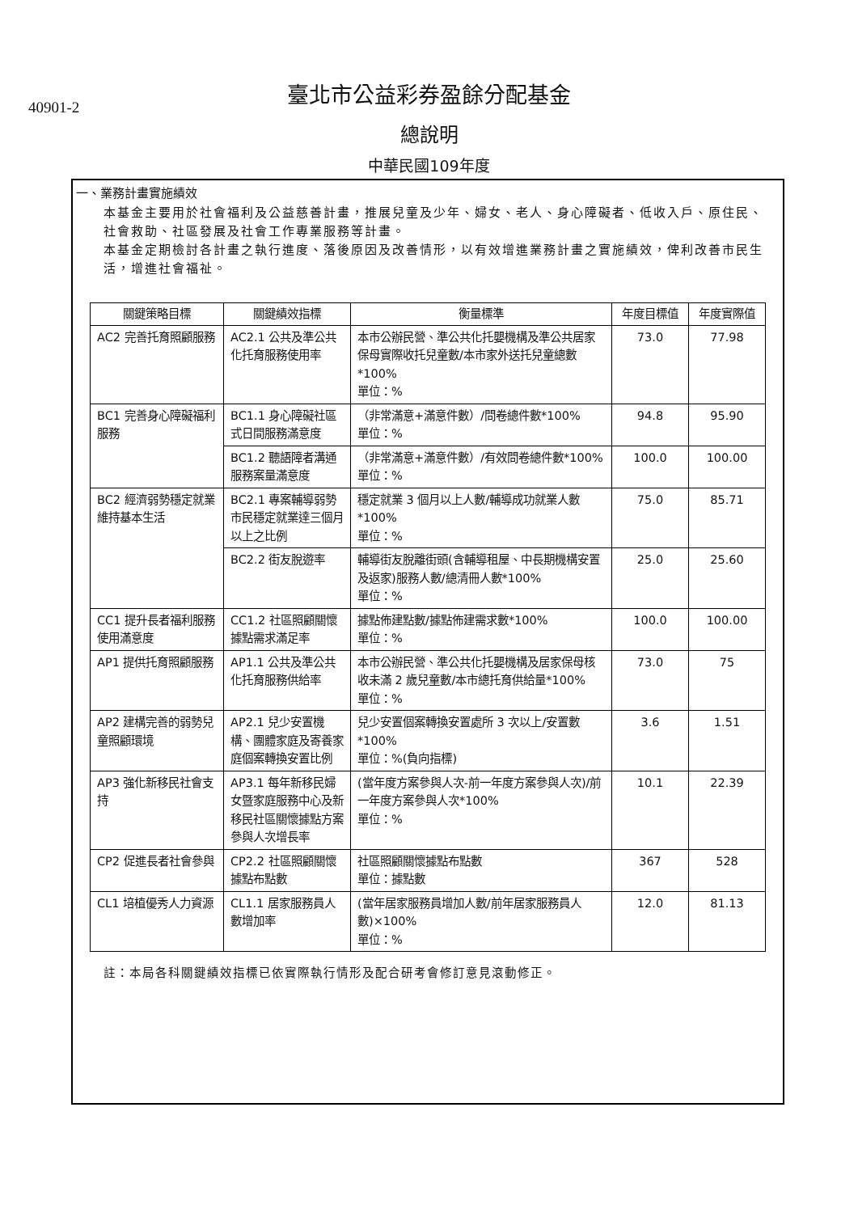40901-2
臺北市公益彩券盈餘分配基金
總說明
中華民國109年度
一、業務計畫實施績效
本基金主要用於社會福利及公益慈善計畫，推展兒童及少年、婦女、老人、身心障礙者、低收入戶、原住民、社會救助、社區發展及社會工作專業服務等計畫。
本基金定期檢討各計畫之執行進度、落後原因及改善情形，以有效增進業務計畫之實施績效，俾利改善市民生活，增進社會福祉。
| 關鍵策略目標 | 關鍵績效指標 | 衡量標準 | 年度目標值 | 年度實際值 |
| --- | --- | --- | --- | --- |
| AC2 完善托育照顧服務 | AC2.1 公共及準公共化托育服務使用率 | 本市公辦民營、準公共化托嬰機構及準公共居家保母實際收托兒童數/本市家外送托兒童總數*100% 單位：% | 73.0 | 77.98 |
| BC1 完善身心障礙福利服務 | BC1.1 身心障礙社區式日間服務滿意度 | （非常滿意+滿意件數）/問卷總件數*100% 單位：% | 94.8 | 95.90 |
| | BC1.2 聽語障者溝通服務案量滿意度 | （非常滿意+滿意件數）/有效問卷總件數*100% 單位：% | 100.0 | 100.00 |
| BC2 經濟弱勢穩定就業維持基本生活 | BC2.1 專案輔導弱勢市民穩定就業達三個月以上之比例 | 穩定就業 3 個月以上人數/輔導成功就業人數*100% 單位：% | 75.0 | 85.71 |
| | BC2.2 街友脫遊率 | 輔導街友脫離街頭(含輔導租屋、中長期機構安置及返家)服務人數/總清冊人數*100% 單位：% | 25.0 | 25.60 |
| CC1 提升長者福利服務使用滿意度 | CC1.2 社區照顧關懷據點需求滿足率 | 據點佈建點數/據點佈建需求數*100% 單位：% | 100.0 | 100.00 |
| AP1 提供托育照顧服務 | AP1.1 公共及準公共化托育服務供給率 | 本市公辦民營、準公共化托嬰機構及居家保母核收未滿 2 歲兒童數/本市總托育供給量*100% 單位：% | 73.0 | 75 |
| AP2 建構完善的弱勢兒童照顧環境 | AP2.1 兒少安置機構、團體家庭及寄養家庭個案轉換安置比例 | 兒少安置個案轉換安置處所 3 次以上/安置數*100% 單位：%(負向指標) | 3.6 | 1.51 |
| AP3 強化新移民社會支持 | AP3.1 每年新移民婦女暨家庭服務中心及新移民社區關懷據點方案參與人次增長率 | (當年度方案參與人次-前一年度方案參與人次)/前一年度方案參與人次*100% 單位：% | 10.1 | 22.39 |
| CP2 促進長者社會參與 | CP2.2 社區照顧關懷據點布點數 | 社區照顧關懷據點布點數 單位：據點數 | 367 | 528 |
| CL1 培植優秀人力資源 | CL1.1 居家服務員人數增加率 | (當年居家服務員增加人數/前年居家服務員人數)×100% 單位：% | 12.0 | 81.13 |
註：本局各科關鍵績效指標已依實際執行情形及配合研考會修訂意見滾動修正。